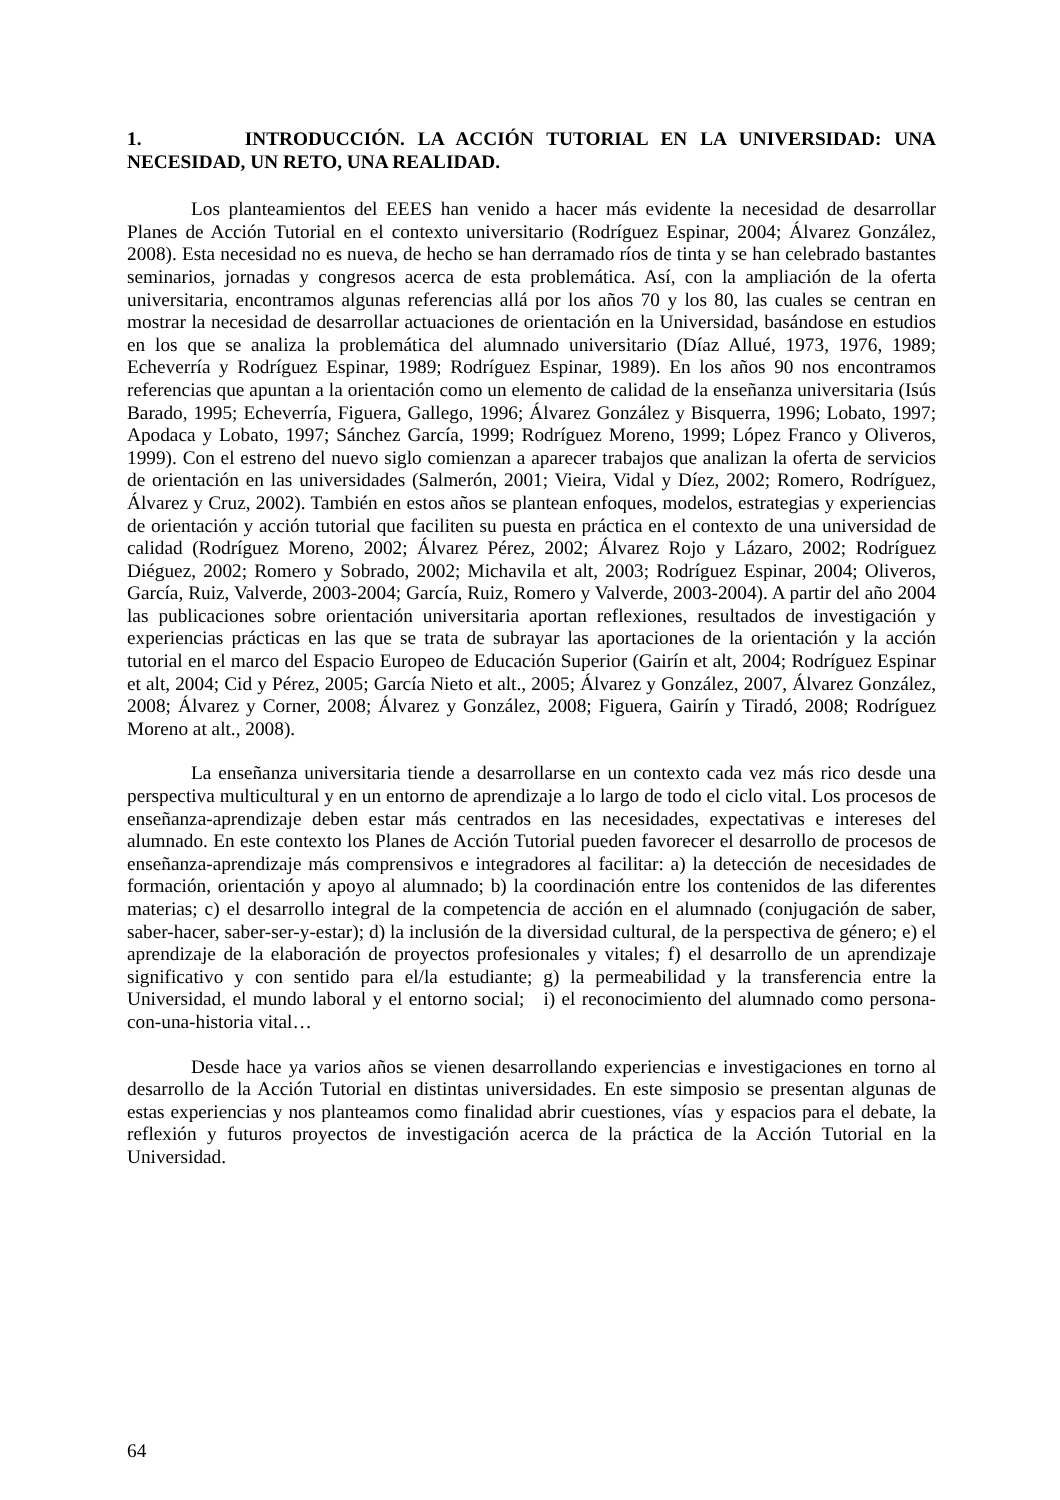1. INTRODUCCIÓN. LA ACCIÓN TUTORIAL EN LA UNIVERSIDAD: UNA NECESIDAD, UN RETO, UNA REALIDAD.
Los planteamientos del EEES han venido a hacer más evidente la necesidad de desarrollar Planes de Acción Tutorial en el contexto universitario (Rodríguez Espinar, 2004; Álvarez González, 2008). Esta necesidad no es nueva, de hecho se han derramado ríos de tinta y se han celebrado bastantes seminarios, jornadas y congresos acerca de esta problemática. Así, con la ampliación de la oferta universitaria, encontramos algunas referencias allá por los años 70 y los 80, las cuales se centran en mostrar la necesidad de desarrollar actuaciones de orientación en la Universidad, basándose en estudios en los que se analiza la problemática del alumnado universitario (Díaz Allué, 1973, 1976, 1989; Echeverría y Rodríguez Espinar, 1989; Rodríguez Espinar, 1989). En los años 90 nos encontramos referencias que apuntan a la orientación como un elemento de calidad de la enseñanza universitaria (Isús Barado, 1995; Echeverría, Figuera, Gallego, 1996; Álvarez González y Bisquerra, 1996; Lobato, 1997; Apodaca y Lobato, 1997; Sánchez García, 1999; Rodríguez Moreno, 1999; López Franco y Oliveros, 1999). Con el estreno del nuevo siglo comienzan a aparecer trabajos que analizan la oferta de servicios de orientación en las universidades (Salmerón, 2001; Vieira, Vidal y Díez, 2002; Romero, Rodríguez, Álvarez y Cruz, 2002). También en estos años se plantean enfoques, modelos, estrategias y experiencias de orientación y acción tutorial que faciliten su puesta en práctica en el contexto de una universidad de calidad (Rodríguez Moreno, 2002; Álvarez Pérez, 2002; Álvarez Rojo y Lázaro, 2002; Rodríguez Diéguez, 2002; Romero y Sobrado, 2002; Michavila et alt, 2003; Rodríguez Espinar, 2004; Oliveros, García, Ruiz, Valverde, 2003-2004; García, Ruiz, Romero y Valverde, 2003-2004). A partir del año 2004 las publicaciones sobre orientación universitaria aportan reflexiones, resultados de investigación y experiencias prácticas en las que se trata de subrayar las aportaciones de la orientación y la acción tutorial en el marco del Espacio Europeo de Educación Superior (Gairín et alt, 2004; Rodríguez Espinar et alt, 2004; Cid y Pérez, 2005; García Nieto et alt., 2005; Álvarez y González, 2007, Álvarez González, 2008; Álvarez y Corner, 2008; Álvarez y González, 2008; Figuera, Gairín y Tiradó, 2008; Rodríguez Moreno at alt., 2008).
La enseñanza universitaria tiende a desarrollarse en un contexto cada vez más rico desde una perspectiva multicultural y en un entorno de aprendizaje a lo largo de todo el ciclo vital. Los procesos de enseñanza-aprendizaje deben estar más centrados en las necesidades, expectativas e intereses del alumnado. En este contexto los Planes de Acción Tutorial pueden favorecer el desarrollo de procesos de enseñanza-aprendizaje más comprensivos e integradores al facilitar: a) la detección de necesidades de formación, orientación y apoyo al alumnado; b) la coordinación entre los contenidos de las diferentes materias; c) el desarrollo integral de la competencia de acción en el alumnado (conjugación de saber, saber-hacer, saber-ser-y-estar); d) la inclusión de la diversidad cultural, de la perspectiva de género; e) el aprendizaje de la elaboración de proyectos profesionales y vitales; f) el desarrollo de un aprendizaje significativo y con sentido para el/la estudiante; g) la permeabilidad y la transferencia entre la Universidad, el mundo laboral y el entorno social; i) el reconocimiento del alumnado como persona-con-una-historia vital…
Desde hace ya varios años se vienen desarrollando experiencias e investigaciones en torno al desarrollo de la Acción Tutorial en distintas universidades. En este simposio se presentan algunas de estas experiencias y nos planteamos como finalidad abrir cuestiones, vías y espacios para el debate, la reflexión y futuros proyectos de investigación acerca de la práctica de la Acción Tutorial en la Universidad.
64